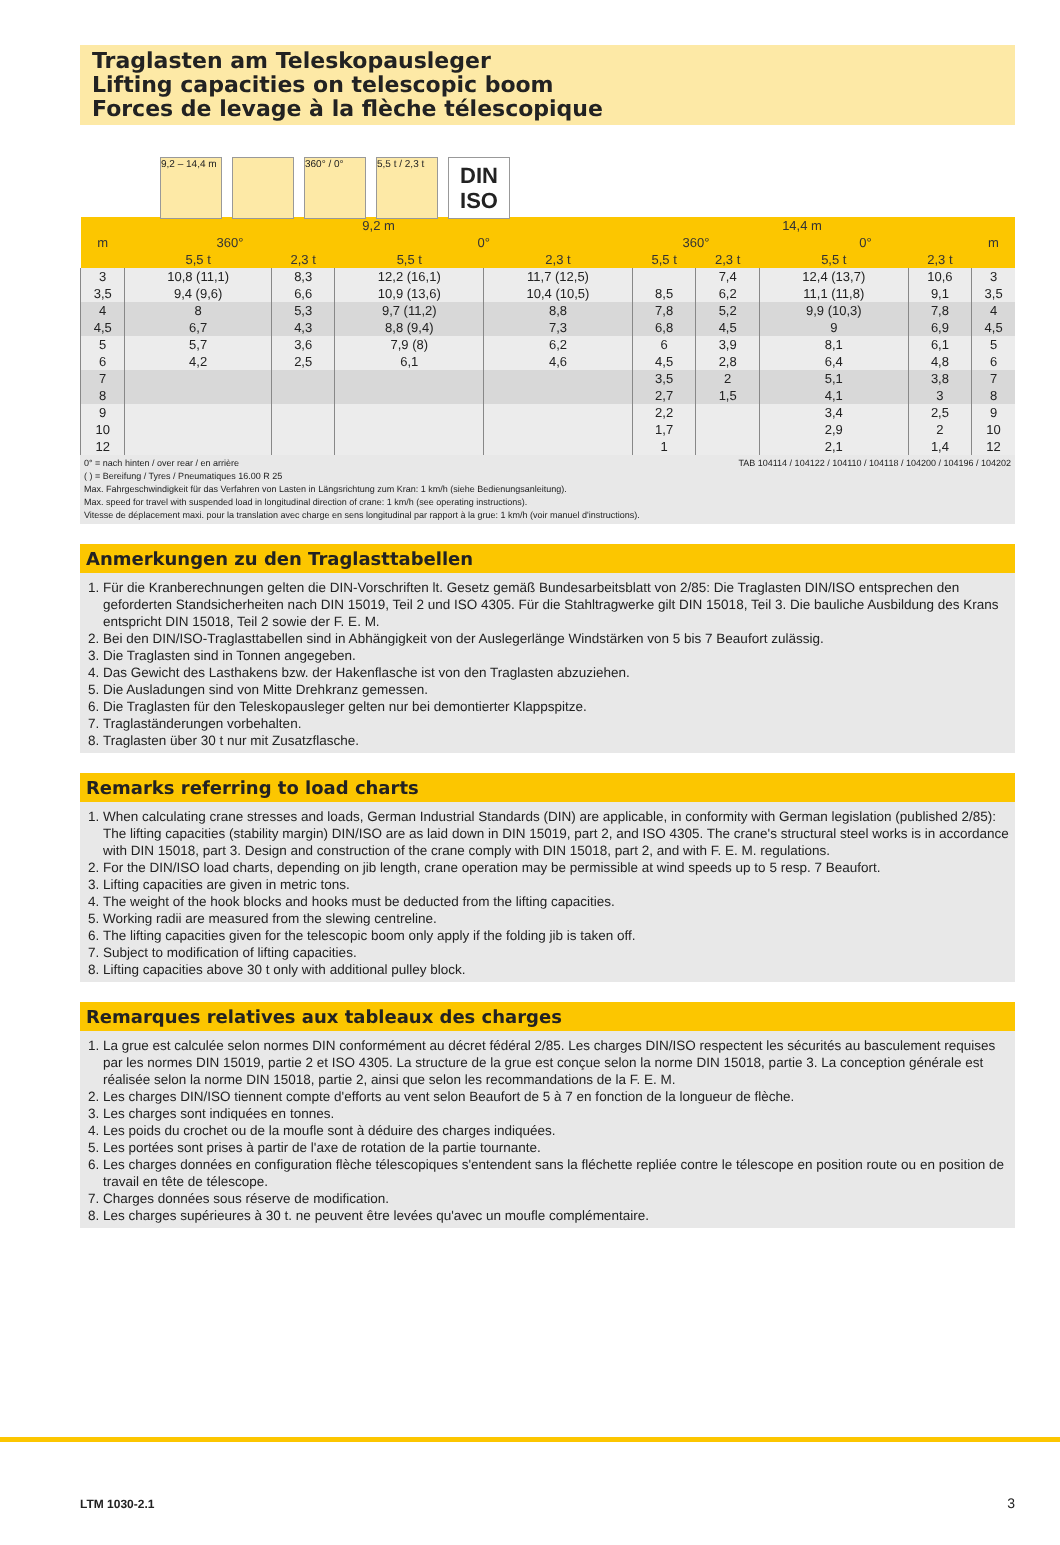Traglasten am Teleskopausleger
Lifting capacities on telescopic boom
Forces de levage à la flèche télescopique
9,2 – 14,4 m
360° / 0° 5,5 t / 2,3 t
DIN
ISO
| m | 9,2 m | | | | 14,4 m | | | | m |
| --- | --- | --- | --- | --- | --- | --- | --- | --- | --- |
| | 360° | | 0° | | 360° | | 0° | | |
| | 5,5 t | 2,3 t | 5,5 t | 2,3 t | 5,5 t | 2,3 t | 5,5 t | 2,3 t | |
| 3 | 10,8 (11,1) | 8,3 | 12,2 (16,1) | 11,7 (12,5) | | 7,4 | 12,4 (13,7) | 10,6 | 3 |
| 3,5 | 9,4 (9,6) | 6,6 | 10,9 (13,6) | 10,4 (10,5) | 8,5 | 6,2 | 11,1 (11,8) | 9,1 | 3,5 |
| 4 | 8 | 5,3 | 9,7 (11,2) | 8,8 | 7,8 | 5,2 | 9,9 (10,3) | 7,8 | 4 |
| 4,5 | 6,7 | 4,3 | 8,8 (9,4) | 7,3 | 6,8 | 4,5 | 9 | 6,9 | 4,5 |
| 5 | 5,7 | 3,6 | 7,9 (8) | 6,2 | 6 | 3,9 | 8,1 | 6,1 | 5 |
| 6 | 4,2 | 2,5 | 6,1 | 4,6 | 4,5 | 2,8 | 6,4 | 4,8 | 6 |
| 7 | | | | | 3,5 | 2 | 5,1 | 3,8 | 7 |
| 8 | | | | | 2,7 | 1,5 | 4,1 | 3 | 8 |
| 9 | | | | | 2,2 | | 3,4 | 2,5 | 9 |
| 10 | | | | | 1,7 | | 2,9 | 2 | 10 |
| 12 | | | | | 1 | | 2,1 | 1,4 | 12 |
TAB 104114 / 104122 / 104110 / 104118 / 104200 / 104196 / 104202 0° = nach hinten / over rear / en arrière
( ) = Bereifung / Tyres / Pneumatiques 16.00 R 25
Max. Fahrgeschwindigkeit für das Verfahren von Lasten in Längsrichtung zum Kran: 1 km/h (siehe Bedienungsanleitung).
Max. speed for travel with suspended load in longitudinal direction of crane: 1 km/h (see operating instructions).
Vitesse de déplacement maxi. pour la translation avec charge en sens longitudinal par rapport à la grue: 1 km/h (voir manuel d'instructions).
Anmerkungen zu den Traglasttabellen
1. Für die Kranberechnungen gelten die DIN-Vorschriften lt. Gesetz gemäß Bundesarbeitsblatt von 2/85: Die Traglasten DIN/ISO entsprechen den geforderten Standsicherheiten nach DIN 15019, Teil 2 und ISO 4305. Für die Stahltragwerke gilt DIN 15018, Teil 3. Die bauliche Ausbildung des Krans entspricht DIN 15018, Teil 2 sowie der F. E. M.
2. Bei den DIN/ISO-Traglasttabellen sind in Abhängigkeit von der Auslegerlänge Windstärken von 5 bis 7 Beaufort zulässig.
3. Die Traglasten sind in Tonnen angegeben.
4. Das Gewicht des Lasthakens bzw. der Hakenflasche ist von den Traglasten abzuziehen.
5. Die Ausladungen sind von Mitte Drehkranz gemessen.
6. Die Traglasten für den Teleskopausleger gelten nur bei demontierter Klappspitze.
7. Traglaständerungen vorbehalten.
8. Traglasten über 30 t nur mit Zusatzflasche.
Remarks referring to load charts
1. When calculating crane stresses and loads, German Industrial Standards (DIN) are applicable, in conformity with German legislation (published 2/85): The lifting capacities (stability margin) DIN/ISO are as laid down in DIN 15019, part 2, and ISO 4305. The crane's structural steel works is in accordance with DIN 15018, part 3. Design and construction of the crane comply with DIN 15018, part 2, and with F. E. M. regulations.
2. For the DIN/ISO load charts, depending on jib length, crane operation may be permissible at wind speeds up to 5 resp. 7 Beaufort.
3. Lifting capacities are given in metric tons.
4. The weight of the hook blocks and hooks must be deducted from the lifting capacities.
5. Working radii are measured from the slewing centreline.
6. The lifting capacities given for the telescopic boom only apply if the folding jib is taken off.
7. Subject to modification of lifting capacities.
8. Lifting capacities above 30 t only with additional pulley block.
Remarques relatives aux tableaux des charges
1. La grue est calculée selon normes DIN conformément au décret fédéral 2/85. Les charges DIN/ISO respectent les sécurités au basculement requises par les normes DIN 15019, partie 2 et ISO 4305. La structure de la grue est conçue selon la norme DIN 15018, partie 3. La conception générale est réalisée selon la norme DIN 15018, partie 2, ainsi que selon les recommandations de la F. E. M.
2. Les charges DIN/ISO tiennent compte d'efforts au vent selon Beaufort de 5 à 7 en fonction de la longueur de flèche.
3. Les charges sont indiquées en tonnes.
4. Les poids du crochet ou de la moufle sont à déduire des charges indiquées.
5. Les portées sont prises à partir de l'axe de rotation de la partie tournante.
6. Les charges données en configuration flèche télescopiques s'entendent sans la fléchette repliée contre le télescope en position route ou en position de travail en tête de télescope.
7. Charges données sous réserve de modification.
8. Les charges supérieures à 30 t. ne peuvent être levées qu'avec un moufle complémentaire.
LTM 1030-2.1 3